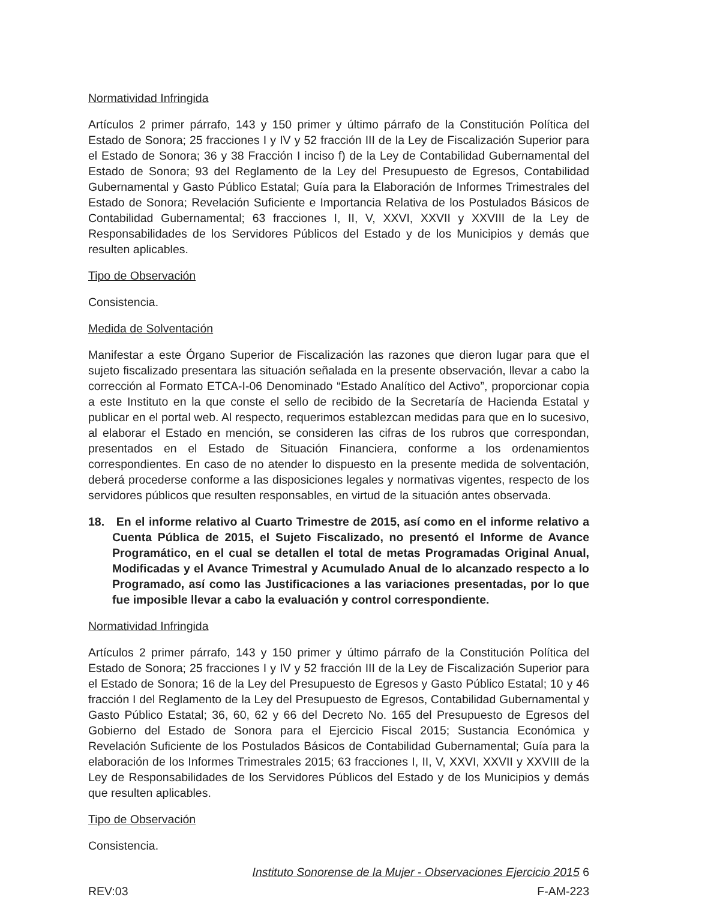Normatividad Infringida
Artículos 2 primer párrafo, 143 y 150 primer y último párrafo de la Constitución Política del Estado de Sonora; 25 fracciones I y IV y 52 fracción III de la Ley de Fiscalización Superior para el Estado de Sonora; 36 y 38 Fracción I inciso f) de la Ley de Contabilidad Gubernamental del Estado de Sonora; 93 del Reglamento de la Ley del Presupuesto de Egresos, Contabilidad Gubernamental y Gasto Público Estatal; Guía para la Elaboración de Informes Trimestrales del Estado de Sonora; Revelación Suficiente e Importancia Relativa de los Postulados Básicos de Contabilidad Gubernamental; 63 fracciones I, II, V, XXVI, XXVII y XXVIII de la Ley de Responsabilidades de los Servidores Públicos del Estado y de los Municipios y demás que resulten aplicables.
Tipo de Observación
Consistencia.
Medida de Solventación
Manifestar a este Órgano Superior de Fiscalización las razones que dieron lugar para que el sujeto fiscalizado presentara las situación señalada en la presente observación, llevar a cabo la corrección al Formato ETCA-I-06 Denominado “Estado Analítico del Activo”, proporcionar copia a este Instituto en la que conste el sello de recibido de la Secretaría de Hacienda Estatal y publicar en el portal web. Al respecto, requerimos establezcan medidas para que en lo sucesivo, al elaborar el Estado en mención, se consideren las cifras de los rubros que correspondan, presentados en el Estado de Situación Financiera, conforme a los ordenamientos correspondientes. En caso de no atender lo dispuesto en la presente medida de solventación, deberá procederse conforme a las disposiciones legales y normativas vigentes, respecto de los servidores públicos que resulten responsables, en virtud de la situación antes observada.
18. En el informe relativo al Cuarto Trimestre de 2015, así como en el informe relativo a Cuenta Pública de 2015, el Sujeto Fiscalizado, no presentó el Informe de Avance Programático, en el cual se detallen el total de metas Programadas Original Anual, Modificadas y el Avance Trimestral y Acumulado Anual de lo alcanzado respecto a lo Programado, así como las Justificaciones a las variaciones presentadas, por lo que fue imposible llevar a cabo la evaluación y control correspondiente.
Normatividad Infringida
Artículos 2 primer párrafo, 143 y 150 primer y último párrafo de la Constitución Política del Estado de Sonora; 25 fracciones I y IV y 52 fracción III de la Ley de Fiscalización Superior para el Estado de Sonora; 16 de la Ley del Presupuesto de Egresos y Gasto Público Estatal; 10 y 46 fracción I del Reglamento de la Ley del Presupuesto de Egresos, Contabilidad Gubernamental y Gasto Público Estatal; 36, 60, 62 y 66 del Decreto No. 165 del Presupuesto de Egresos del Gobierno del Estado de Sonora para el Ejercicio Fiscal 2015; Sustancia Económica y Revelación Suficiente de los Postulados Básicos de Contabilidad Gubernamental; Guía para la elaboración de los Informes Trimestrales 2015; 63 fracciones I, II, V, XXVI, XXVII y XXVIII de la Ley de Responsabilidades de los Servidores Públicos del Estado y de los Municipios y demás que resulten aplicables.
Tipo de Observación
Consistencia.
Instituto Sonorense de la Mujer - Observaciones Ejercicio 2015 6
REV:03 F-AM-223